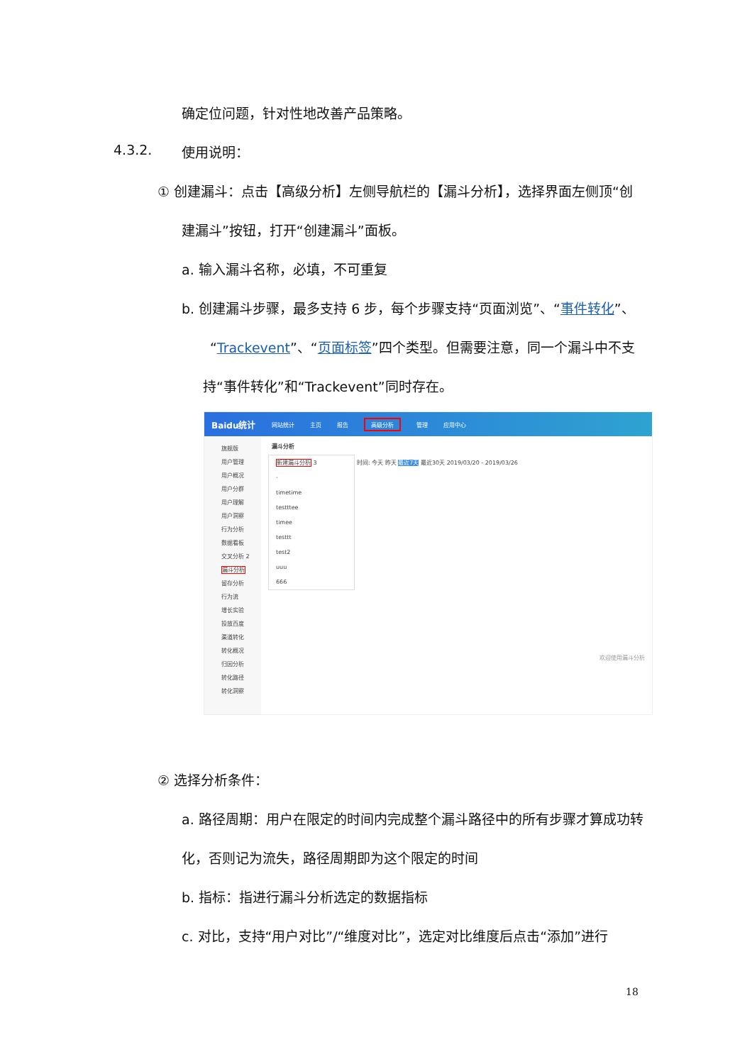确定位问题，针对性地改善产品策略。
4.3.2. 使用说明：
① 创建漏斗：点击【高级分析】左侧导航栏的【漏斗分析】，选择界面左侧顶“创
建漏斗”按钮，打开“创建漏斗”面板。
a. 输入漏斗名称，必填，不可重复
b. 创建漏斗步骤，最多支持 6 步，每个步骤支持“页面浏览”、“事件转化”、
“Trackevent”、“页面标签”四个类型。但需要注意，同一个漏斗中不支
持“事件转化”和“Trackevent”同时存在。
Baidu统计 网站统计 主页 报告 高级分析 管理 应用中心
旗舰版
用户管理
用户概况
用户分群
用户理解
用户洞察
行为分析
数据看板
交叉分析 2
漏斗分析
留存分析
行为流
增长实验
投放百度
渠道转化
转化概况
归因分析
转化路径
转化洞察
漏斗分析
新建漏斗分析 3
·
timetime
testttee
timee
testtt
test2
uuu
666
时间: 今天 昨天 最近7天 最近30天 2019/03/20 - 2019/03/26
欢迎使用漏斗分析
② 选择分析条件：
a. 路径周期：用户在限定的时间内完成整个漏斗路径中的所有步骤才算成功转
化，否则记为流失，路径周期即为这个限定的时间
b. 指标：指进行漏斗分析选定的数据指标
c. 对比，支持“用户对比”/“维度对比”，选定对比维度后点击“添加”进行
18